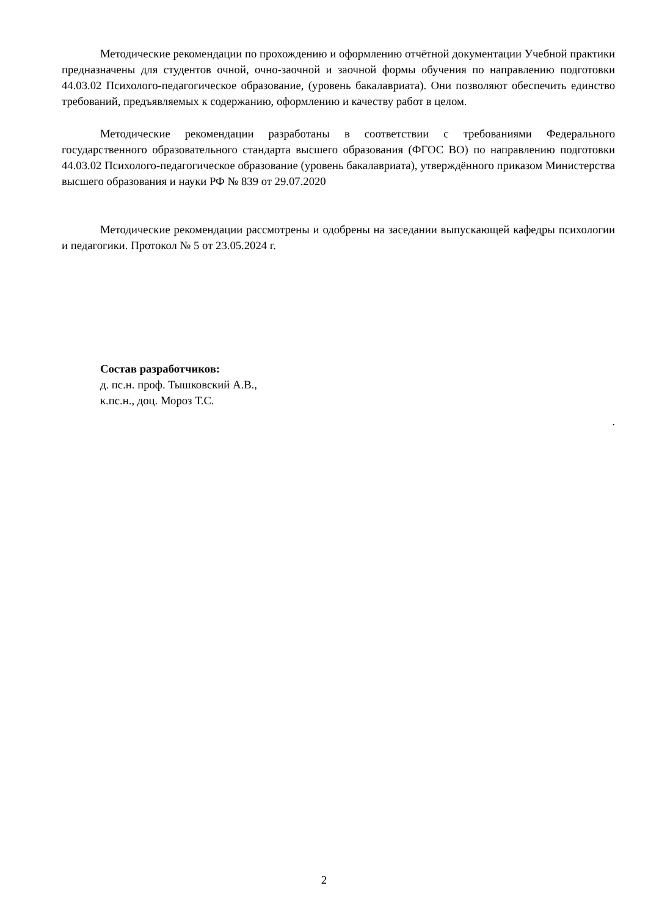Методические рекомендации по прохождению и оформлению отчётной документации Учебной практики предназначены для студентов очной, очно-заочной и заочной формы обучения по направлению подготовки 44.03.02 Психолого-педагогическое образование, (уровень бакалавриата). Они позволяют обеспечить единство требований, предъявляемых к содержанию, оформлению и качеству работ в целом.
Методические рекомендации разработаны в соответствии с требованиями Федерального государственного образовательного стандарта высшего образования (ФГОС ВО) по направлению подготовки 44.03.02 Психолого-педагогическое образование (уровень бакалавриата), утверждённого приказом Министерства высшего образования и науки РФ № 839 от 29.07.2020
Методические рекомендации рассмотрены и одобрены на заседании выпускающей кафедры психологии и педагогики. Протокол № 5 от 23.05.2024 г.
Состав разработчиков:
д. пс.н. проф. Тышковский А.В.,
к.пс.н., доц. Мороз Т.С.
.
2